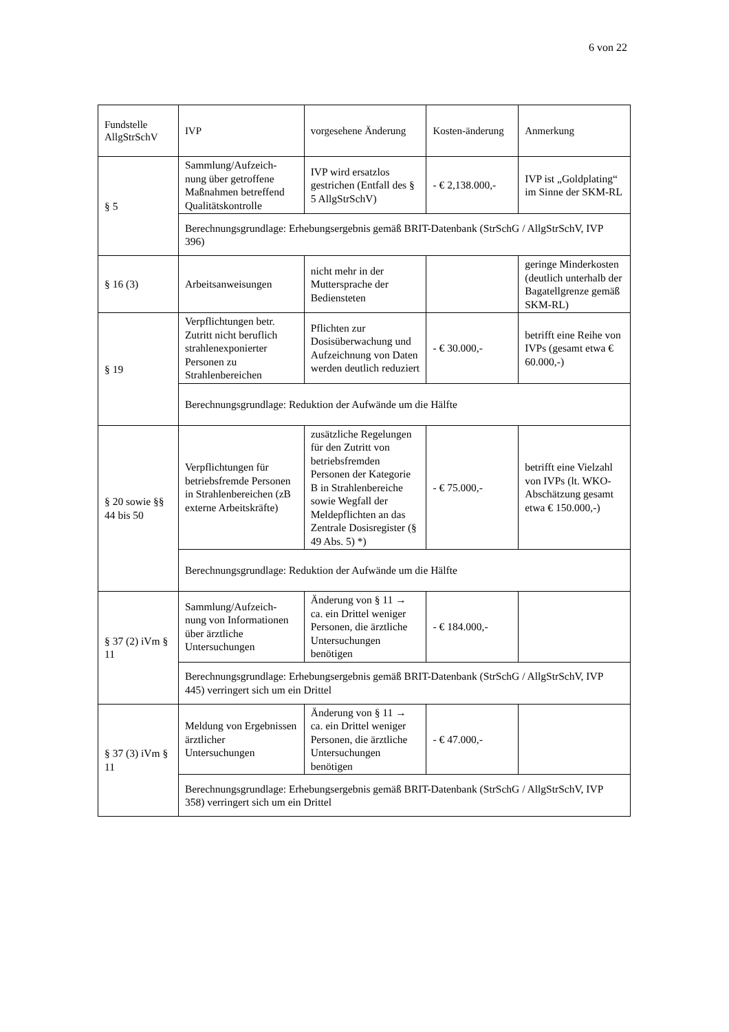6 von 22
| Fundstelle AllgStrSchV | IVP | vorgesehene Änderung | Kosten-änderung | Anmerkung |
| --- | --- | --- | --- | --- |
| § 5 | Sammlung/Aufzeich-nung über getroffene Maßnahmen betreffend Qualitätskontrolle | IVP wird ersatzlos gestrichen (Entfall des § 5 AllgStrSchV) | - € 2,138.000,- | IVP ist „Goldplating“ im Sinne der SKM-RL |
| | Berechnungsgrundlage: Erhebungsergebnis gemäß BRIT-Datenbank (StrSchG / AllgStrSchV, IVP 396) | | | |
| § 16 (3) | Arbeitsanweisungen | nicht mehr in der Muttersprache der Bediensteten | | geringe Minderkosten (deutlich unterhalb der Bagatellgrenze gemäß SKM-RL) |
| § 19 | Verpflichtungen betr. Zutritt nicht beruflich strahlenexponierter Personen zu Strahlenbereichen | Pflichten zur Dosisüberwachung und Aufzeichnung von Daten werden deutlich reduziert | - € 30.000,- | betrifft eine Reihe von IVPs (gesamt etwa € 60.000,-) |
| | Berechnungsgrundlage: Reduktion der Aufwände um die Hälfte | | | |
| § 20 sowie §§ 44 bis 50 | Verpflichtungen für betriebsfremde Personen in Strahlenbereichen (zB externe Arbeitskräfte) | zusätzliche Regelungen für den Zutritt von betriebsfremden Personen der Kategorie B in Strahlenbereiche sowie Wegfall der Meldepflichten an das Zentrale Dosisregister (§ 49 Abs. 5) *) | - € 75.000,- | betrifft eine Vielzahl von IVPs (lt. WKO-Abschätzung gesamt etwa € 150.000,-) |
| | Berechnungsgrundlage: Reduktion der Aufwände um die Hälfte | | | |
| § 37 (2) iVm § 11 | Sammlung/Aufzeich-nung von Informationen über ärztliche Untersuchungen | Änderung von § 11 → ca. ein Drittel weniger Personen, die ärztliche Untersuchungen benötigen | - € 184.000,- | |
| | Berechnungsgrundlage: Erhebungsergebnis gemäß BRIT-Datenbank (StrSchG / AllgStrSchV, IVP 445) verringert sich um ein Drittel | | | |
| § 37 (3) iVm § 11 | Meldung von Ergebnissen ärztlicher Untersuchungen | Änderung von § 11 → ca. ein Drittel weniger Personen, die ärztliche Untersuchungen benötigen | - € 47.000,- | |
| | Berechnungsgrundlage: Erhebungsergebnis gemäß BRIT-Datenbank (StrSchG / AllgStrSchV, IVP 358) verringert sich um ein Drittel | | | |